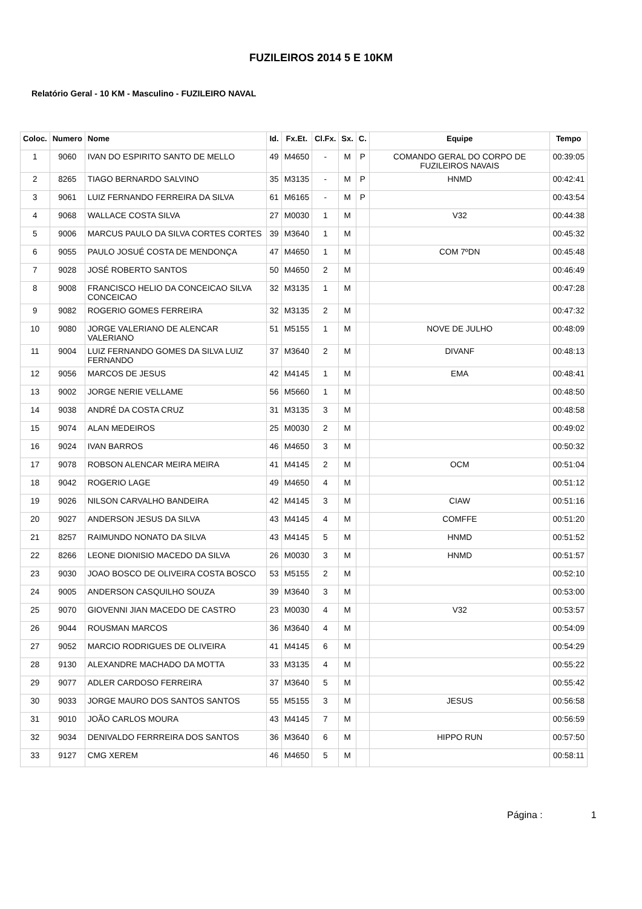FUZILEIROS 2014 5 E 10KM
Relatório Geral - 10 KM - Masculino - FUZILEIRO NAVAL
| Coloc. | Numero | Nome | Id. | Fx.Et. | Cl.Fx. | Sx. | C. | Equipe | Tempo |
| --- | --- | --- | --- | --- | --- | --- | --- | --- | --- |
| 1 | 9060 | IVAN DO ESPIRITO SANTO DE MELLO | 49 | M4650 | - | M | P | COMANDO GERAL DO CORPO DE FUZILEIROS NAVAIS | 00:39:05 |
| 2 | 8265 | TIAGO BERNARDO SALVINO | 35 | M3135 | - | M | P | HNMD | 00:42:41 |
| 3 | 9061 | LUIZ FERNANDO FERREIRA DA SILVA | 61 | M6165 | - | M | P | | 00:43:54 |
| 4 | 9068 | WALLACE COSTA SILVA | 27 | M0030 | 1 | M | | V32 | 00:44:38 |
| 5 | 9006 | MARCUS PAULO DA SILVA CORTES CORTES | 39 | M3640 | 1 | M | | | 00:45:32 |
| 6 | 9055 | PAULO JOSUÉ COSTA DE MENDONÇA | 47 | M4650 | 1 | M | | COM 7ºDN | 00:45:48 |
| 7 | 9028 | JOSÉ ROBERTO SANTOS | 50 | M4650 | 2 | M | | | 00:46:49 |
| 8 | 9008 | FRANCISCO HELIO DA CONCEICAO SILVA CONCEICAO | 32 | M3135 | 1 | M | | | 00:47:28 |
| 9 | 9082 | ROGERIO GOMES FERREIRA | 32 | M3135 | 2 | M | | | 00:47:32 |
| 10 | 9080 | JORGE VALERIANO DE ALENCAR VALERIANO | 51 | M5155 | 1 | M | | NOVE DE JULHO | 00:48:09 |
| 11 | 9004 | LUIZ FERNANDO GOMES DA SILVA LUIZ FERNANDO | 37 | M3640 | 2 | M | | DIVANF | 00:48:13 |
| 12 | 9056 | MARCOS DE JESUS | 42 | M4145 | 1 | M | | EMA | 00:48:41 |
| 13 | 9002 | JORGE NERIE VELLAME | 56 | M5660 | 1 | M | | | 00:48:50 |
| 14 | 9038 | ANDRÉ DA COSTA CRUZ | 31 | M3135 | 3 | M | | | 00:48:58 |
| 15 | 9074 | ALAN MEDEIROS | 25 | M0030 | 2 | M | | | 00:49:02 |
| 16 | 9024 | IVAN BARROS | 46 | M4650 | 3 | M | | | 00:50:32 |
| 17 | 9078 | ROBSON ALENCAR MEIRA MEIRA | 41 | M4145 | 2 | M | | OCM | 00:51:04 |
| 18 | 9042 | ROGERIO LAGE | 49 | M4650 | 4 | M | | | 00:51:12 |
| 19 | 9026 | NILSON CARVALHO BANDEIRA | 42 | M4145 | 3 | M | | CIAW | 00:51:16 |
| 20 | 9027 | ANDERSON JESUS DA SILVA | 43 | M4145 | 4 | M | | COMFFE | 00:51:20 |
| 21 | 8257 | RAIMUNDO NONATO DA SILVA | 43 | M4145 | 5 | M | | HNMD | 00:51:52 |
| 22 | 8266 | LEONE DIONISIO MACEDO DA SILVA | 26 | M0030 | 3 | M | | HNMD | 00:51:57 |
| 23 | 9030 | JOAO BOSCO DE OLIVEIRA COSTA BOSCO | 53 | M5155 | 2 | M | | | 00:52:10 |
| 24 | 9005 | ANDERSON CASQUILHO SOUZA | 39 | M3640 | 3 | M | | | 00:53:00 |
| 25 | 9070 | GIOVENNI JIAN MACEDO DE CASTRO | 23 | M0030 | 4 | M | | V32 | 00:53:57 |
| 26 | 9044 | ROUSMAN MARCOS | 36 | M3640 | 4 | M | | | 00:54:09 |
| 27 | 9052 | MARCIO RODRIGUES DE OLIVEIRA | 41 | M4145 | 6 | M | | | 00:54:29 |
| 28 | 9130 | ALEXANDRE MACHADO DA MOTTA | 33 | M3135 | 4 | M | | | 00:55:22 |
| 29 | 9077 | ADLER CARDOSO FERREIRA | 37 | M3640 | 5 | M | | | 00:55:42 |
| 30 | 9033 | JORGE MAURO DOS SANTOS SANTOS | 55 | M5155 | 3 | M | | JESUS | 00:56:58 |
| 31 | 9010 | JOÃO CARLOS MOURA | 43 | M4145 | 7 | M | | | 00:56:59 |
| 32 | 9034 | DENIVALDO FERRREIRA DOS SANTOS | 36 | M3640 | 6 | M | | HIPPO RUN | 00:57:50 |
| 33 | 9127 | CMG XEREM | 46 | M4650 | 5 | M | | | 00:58:11 |
Página : 1